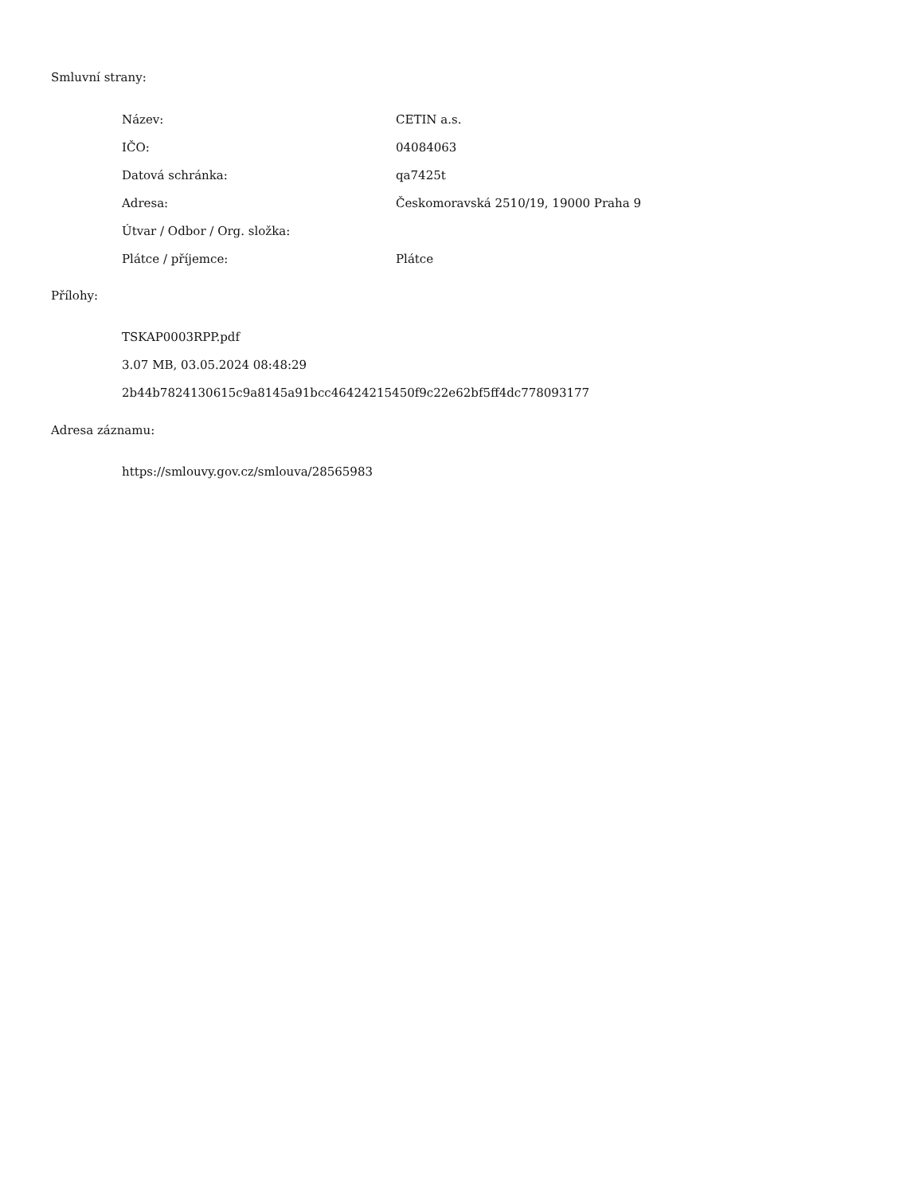Smluvní strany:
| Název: | CETIN a.s. |
| IČO: | 04084063 |
| Datová schránka: | qa7425t |
| Adresa: | Českomoravská 2510/19, 19000 Praha 9 |
| Útvar / Odbor / Org. složka: | |
| Plátce / příjemce: | Plátce |
Přílohy:
TSKAP0003RPP.pdf
3.07 MB, 03.05.2024 08:48:29
2b44b7824130615c9a8145a91bcc46424215450f9c22e62bf5ff4dc778093177
Adresa záznamu:
https://smlouvy.gov.cz/smlouva/28565983